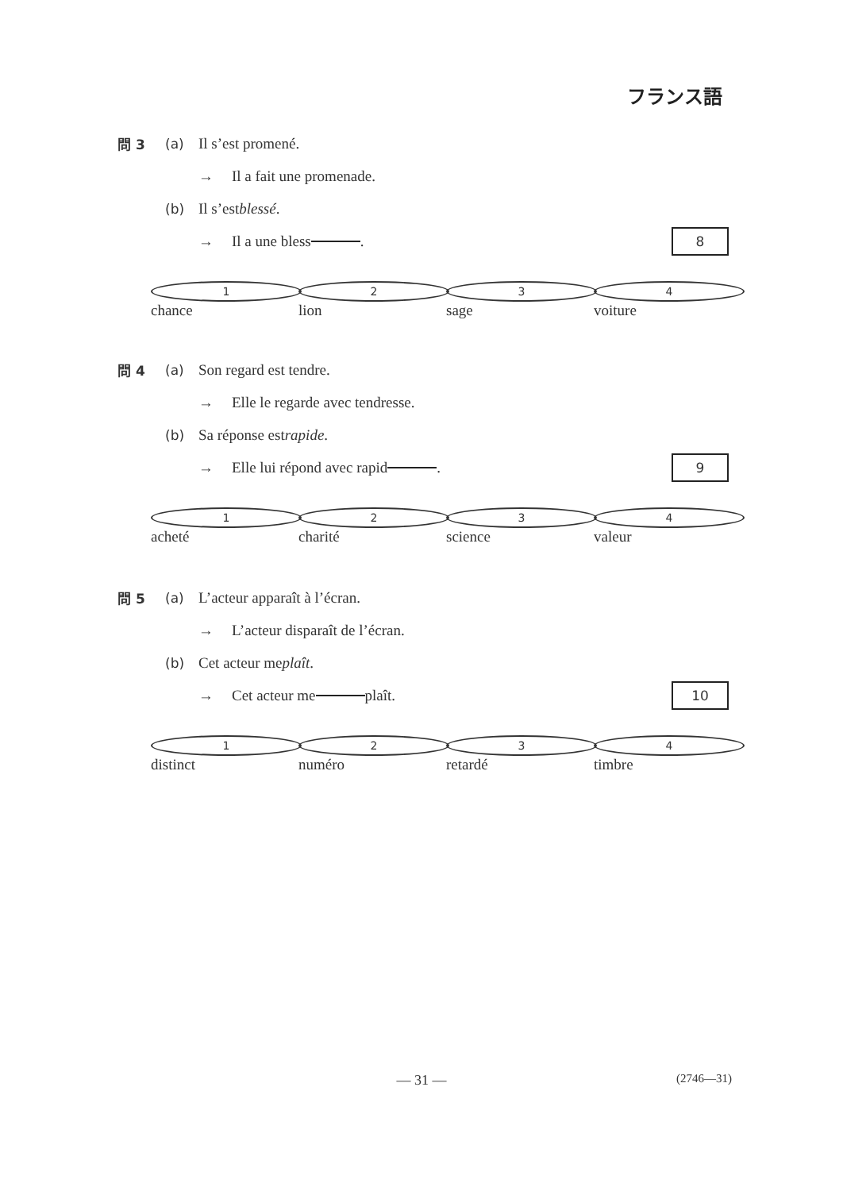フランス語
問 3 (a) Il s’est promené.
→ Il a fait une promenade.
(b) Il s’est blessé.
→ Il a une bless . 8
1 chance 2 lion 3 sage 4 voiture
問 4 (a) Son regard est tendre.
→ Elle le regarde avec tendresse.
(b) Sa réponse est rapide.
→ Elle lui répond avec rapid . 9
1 acheté 2 charité 3 science 4 valeur
問 5 (a) L’acteur apparaît à l’écran.
→ L’acteur disparaît de l’écran.
(b) Cet acteur me plaît.
→ Cet acteur me plaît. 10
1 distinct 2 numéro 3 retardé 4 timbre
— 31 —
(2746—31)